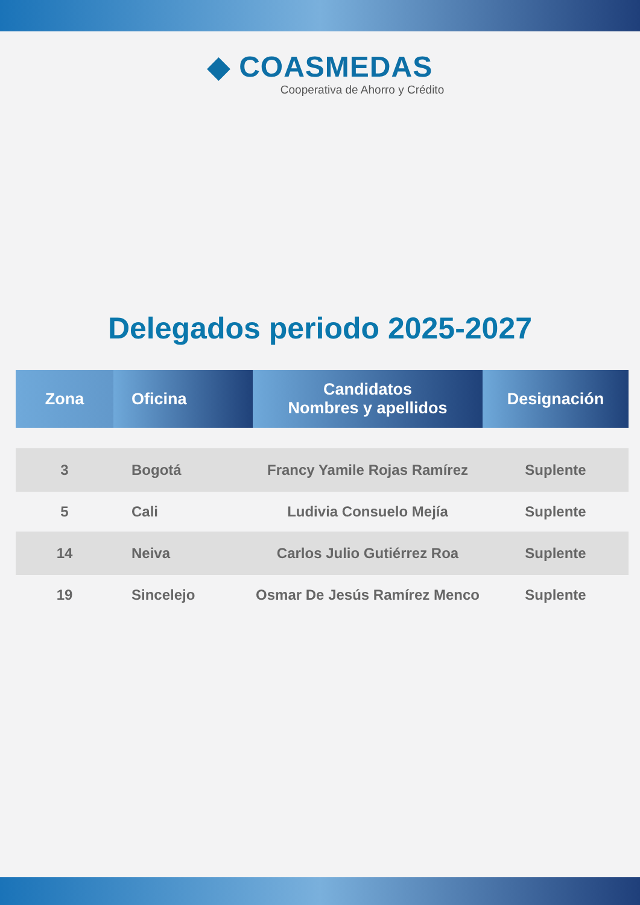◆ COASMEDAS
Cooperativa de Ahorro y Crédito
Delegados periodo 2025-2027
| Zona | Oficina | Candidatos Nombres y apellidos | Designación |
| --- | --- | --- | --- |
| 3 | Bogotá | Francy Yamile Rojas Ramírez | Suplente |
| 5 | Cali | Ludivia Consuelo Mejía | Suplente |
| 14 | Neiva | Carlos Julio Gutiérrez Roa | Suplente |
| 19 | Sincelejo | Osmar De Jesús Ramírez Menco | Suplente |